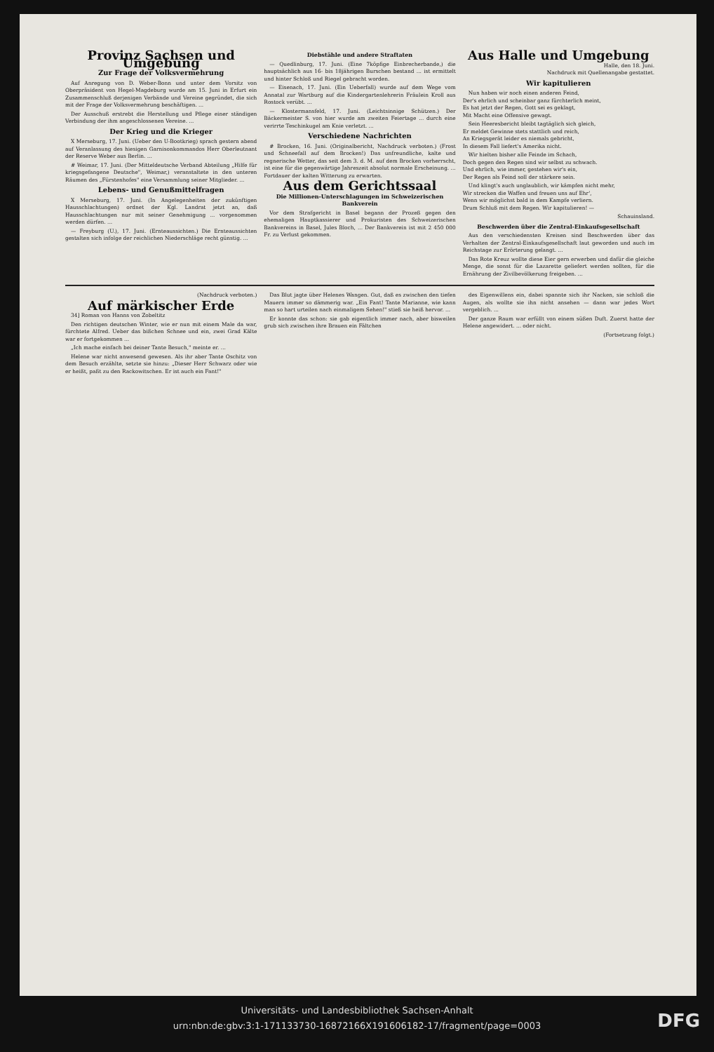Provinz Sachsen und Umgebung
Zur Frage der Volksvermehrung
Auf Anregung von D. Weber-Bonn und unter dem Vorsitz von Oberpräsident von Hegel-Magdeburg wurde am 15. Juni in Erfurt ein Zusammenschluß derjenigen Verbände und Vereine gegründet, die sich mit der Frage der Volksvermehrung beschäftigen. ...
Der Ausschuß erstrebt die Herstellung und Pflege einer ständigen Verbindung der ihm angeschlossenen Vereine. ...
Der Krieg und die Krieger
X Merseburg, 17. Juni. (Ueber den U-Bootkrieg) sprach gestern abend auf Veranlassung des hiesigen Garnisonkommandos Herr Oberleutnant der Reserve Weber aus Berlin. ...
# Weimar, 17. Juni. (Der Mitteldeutsche Verband Abteilung „Hilfe für kriegsgefangene Deutsche", Weimar,) veranstaltete in den unteren Räumen des „Fürstenhofes" eine Versammlung seiner Mitglieder. ...
Lebens- und Genußmittelfragen
X Merseburg, 17. Juni. (In Angelegenheiten der zukünftigen Hausschlachtungen) ordnet der Kgl. Landrat jetzt an, daß Hausschlachtungen nur mit seiner Genehmigung ... vorgenommen werden dürfen. ...
— Freyburg (U.), 17. Juni. (Ernteaussichten.) Die Ernteaussichten gestalten sich infolge der reichlichen Niederschläge recht günstig. ...
Diebstähle und andere Straftaten
— Quedlinburg, 17. Juni. (Eine 7köpfige Einbrecherbande,) die hauptsächlich aus 16- bis 18jährigen Burschen bestand ... ist ermittelt und hinter Schloß und Riegel gebracht worden.
— Eisenach, 17. Juni. (Ein Ueberfall) wurde auf dem Wege vom Annatal zur Wartburg auf die Kindergartenlehrerin Fräulein Kroll aus Rostock verübt. ...
— Klostermansfeld, 17. Juni. (Leichtsinnige Schützen.) Der Bäckermeister S. von hier wurde am zweiten Feiertage ... durch eine verirrte Teschinkugel am Knie verletzt. ...
Verschiedene Nachrichten
# Brocken, 16. Juni. (Originalbericht, Nachdruck verboten.) (Frost und Schneefall auf dem Brocken!) Das unfreundliche, kalte und regnerische Wetter, das seit dem 3. d. M. auf dem Brocken vorherrscht, ist eine für die gegenwärtige Jahreszeit absolut normale Erscheinung. ... Fortdauer der kalten Witterung zu erwarten.
Aus dem Gerichtssaal
Die Millionen-Unterschlagungen im Schweizerischen Bankverein
Vor dem Strafgericht in Basel begann der Prozeß gegen den ehemaligen Hauptkassierer und Prokuristen des Schweizerischen Bankvereins in Basel, Jules Bloch, ... Der Bankverein ist mit 2 450 000 Fr. zu Verlust gekommen.
Aus Halle und Umgebung
Halle, den 18. Juni.
Nachdruck mit Quellenangabe gestattet.
Wir kapitulieren
Nun haben wir noch einen anderen Feind,
Der's ehrlich und scheinbar ganz fürchterlich meint,
Es hat jetzt der Regen, Gott sei es geklagt,
Mit Macht eine Offensive gewagt.
Sein Heeresbericht bleibt tagtäglich sich gleich,
Er meldet Gewinne stets stattlich und reich,
An Kriegsgerät leider es niemals gebricht,
In diesem Fall liefert's Amerika nicht.
Wir hielten bisher alle Feinde im Schach,
Doch gegen den Regen sind wir selbst zu schwach.
Und ehrlich, wie immer, gestehen wir's ein,
Der Regen als Feind soll der stärkere sein.
Und klingt's auch unglaublich, wir kämpfen nicht mehr,
Wir strecken die Waffen und freuen uns auf Ehr',
Wenn wir möglichst bald in dem Kampfe verliern.
Drum Schluß mit dem Regen. Wir kapitulieren! —
Schauinsland.
Beschwerden über die Zentral-Einkaufsgesellschaft
Aus den verschiedensten Kreisen sind Beschwerden über das Verhalten der Zentral-Einkaufsgesellschaft laut geworden und auch im Reichstage zur Erörterung gelangt. ...
Das Rote Kreuz wollte diese Eier gern erwerben und dafür die gleiche Menge, die sonst für die Lazarette geliefert werden sollten, für die Ernährung der Zivilbevölkerung freigeben. ...
(Nachdruck verboten.)
Auf märkischer Erde
34] Roman von Hanns von Zobeltitz
Den richtigen deutschen Winter, wie er nun mit einem Male da war, fürchtete Alfred. Ueber das bißchen Schnee und ein, zwei Grad Kälte war er fortgekommen ...
„Ich mache einfach bei deiner Tante Besuch," meinte er. ...
Helene war nicht anwesend gewesen. Als ihr aber Tante Oschitz von dem Besuch erzählte, setzte sie hinzu: „Dieser Herr Schwarz oder wie er heißt, paßt zu den Rackowitschen. Er ist auch ein Fant!"
Das Blut jagte über Helenes Wangen. Gut, daß es zwischen den tiefen Mauern immer so dämmerig war. „Ein Fant! Tante Marianne, wie kann man so hart urteilen nach einmaligem Sehen!" stieß sie heiß hervor. ...
Er konnte das schon: sie gab eigentlich immer nach, aber bisweilen grub sich zwischen ihre Brauen ein Fältchen
des Eigenwillens ein, dabei spannte sich ihr Nacken, sie schloß die Augen, als wollte sie ihn nicht ansehen — dann war jedes Wort vergeblich. ...
Der ganze Raum war erfüllt von einem süßen Duft. Zuerst hatte der Helene angewidert. ... oder nicht.
(Fortsetzung folgt.)
Universitäts- und Landesbibliothek Sachsen-Anhalt
urn:nbn:de:gbv:3:1-171133730-16872166X191606182-17/fragment/page=0003
DFG